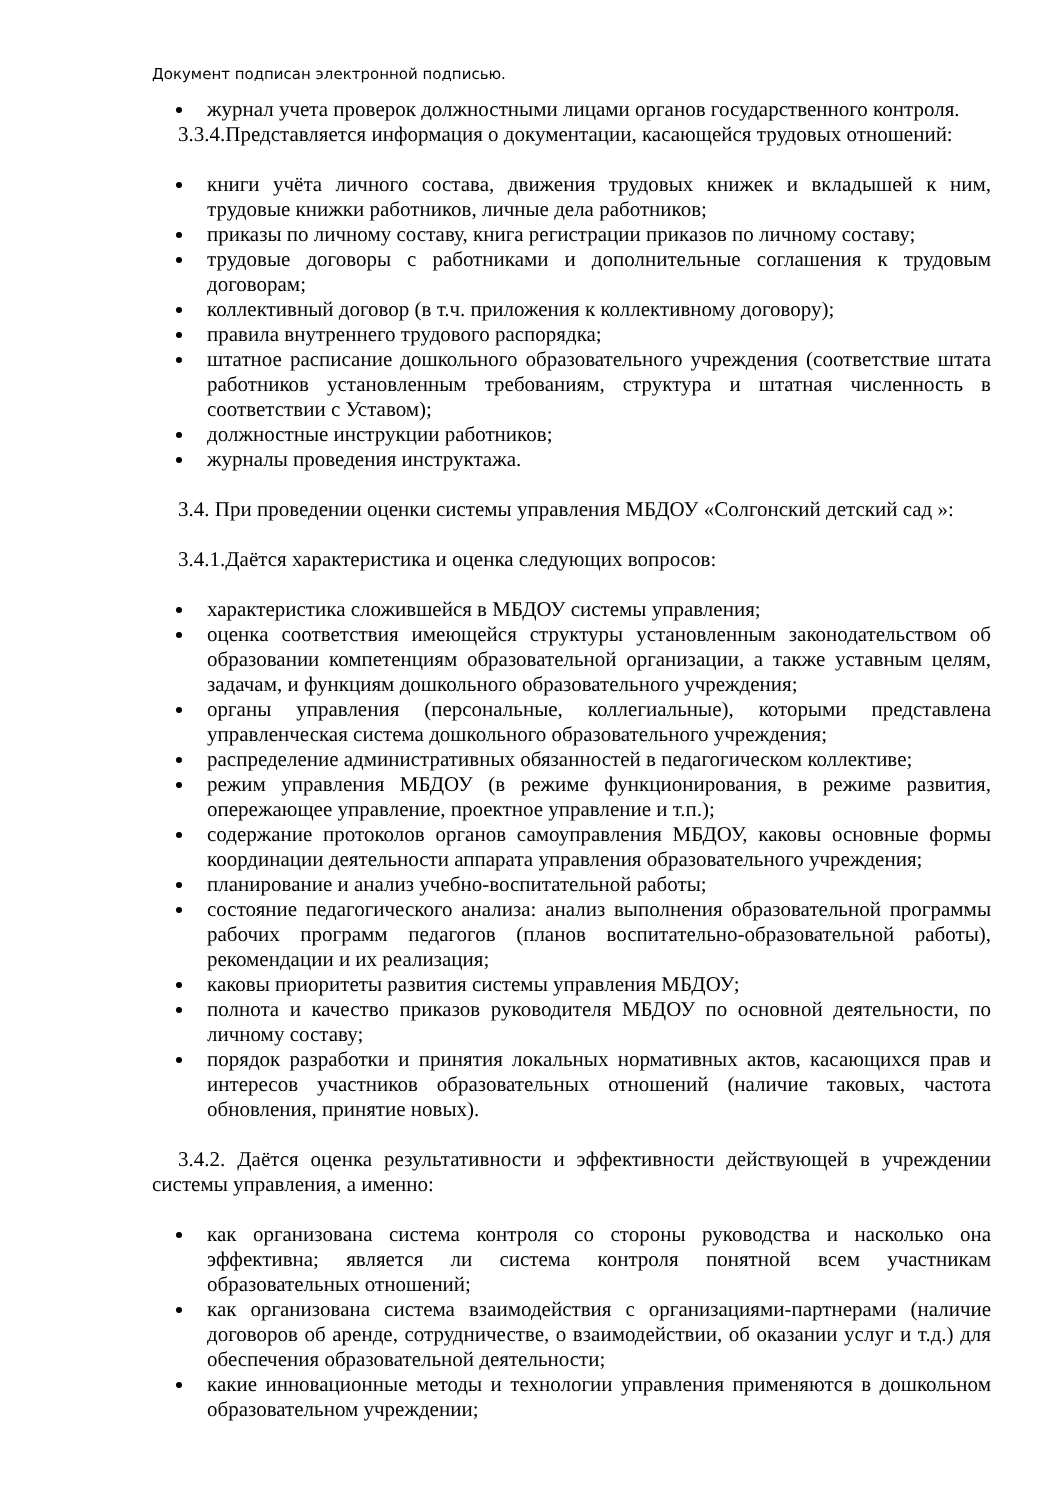Документ подписан электронной подписью.
журнал учета проверок должностными лицами органов государственного контроля.
3.3.4.Представляется информация о документации, касающейся трудовых отношений:
книги учёта личного состава, движения трудовых книжек и вкладышей к ним, трудовые книжки работников, личные дела работников;
приказы по личному составу, книга регистрации приказов по личному составу;
трудовые договоры с работниками и дополнительные соглашения к трудовым договорам;
коллективный договор (в т.ч. приложения к коллективному договору);
правила внутреннего трудового распорядка;
штатное расписание дошкольного образовательного учреждения (соответствие штата работников установленным требованиям, структура и штатная численность в соответствии с Уставом);
должностные инструкции работников;
журналы проведения инструктажа.
3.4. При проведении оценки системы управления МБДОУ «Солгонский детский сад »:
3.4.1.Даётся характеристика и оценка следующих вопросов:
характеристика сложившейся в МБДОУ системы управления;
оценка соответствия имеющейся структуры установленным законодательством об образовании компетенциям образовательной организации, а также уставным целям, задачам, и функциям дошкольного образовательного учреждения;
органы управления (персональные, коллегиальные), которыми представлена управленческая система дошкольного образовательного учреждения;
распределение административных обязанностей в педагогическом коллективе;
режим управления МБДОУ (в режиме функционирования, в режиме развития, опережающее управление, проектное управление и т.п.);
содержание протоколов органов самоуправления МБДОУ, каковы основные формы координации деятельности аппарата управления образовательного учреждения;
планирование и анализ учебно-воспитательной работы;
состояние педагогического анализа: анализ выполнения образовательной программы рабочих программ педагогов (планов воспитательно-образовательной работы), рекомендации и их реализация;
каковы приоритеты развития системы управления МБДОУ;
полнота и качество приказов руководителя МБДОУ по основной деятельности, по личному составу;
порядок разработки и принятия локальных нормативных актов, касающихся прав и интересов участников образовательных отношений (наличие таковых, частота обновления, принятие новых).
3.4.2. Даётся оценка результативности и эффективности действующей в учреждении системы управления, а именно:
как организована система контроля со стороны руководства и насколько она эффективна; является ли система контроля понятной всем участникам образовательных отношений;
как организована система взаимодействия с организациями-партнерами (наличие договоров об аренде, сотрудничестве, о взаимодействии, об оказании услуг и т.д.) для обеспечения образовательной деятельности;
какие инновационные методы и технологии управления применяются в дошкольном образовательном учреждении;